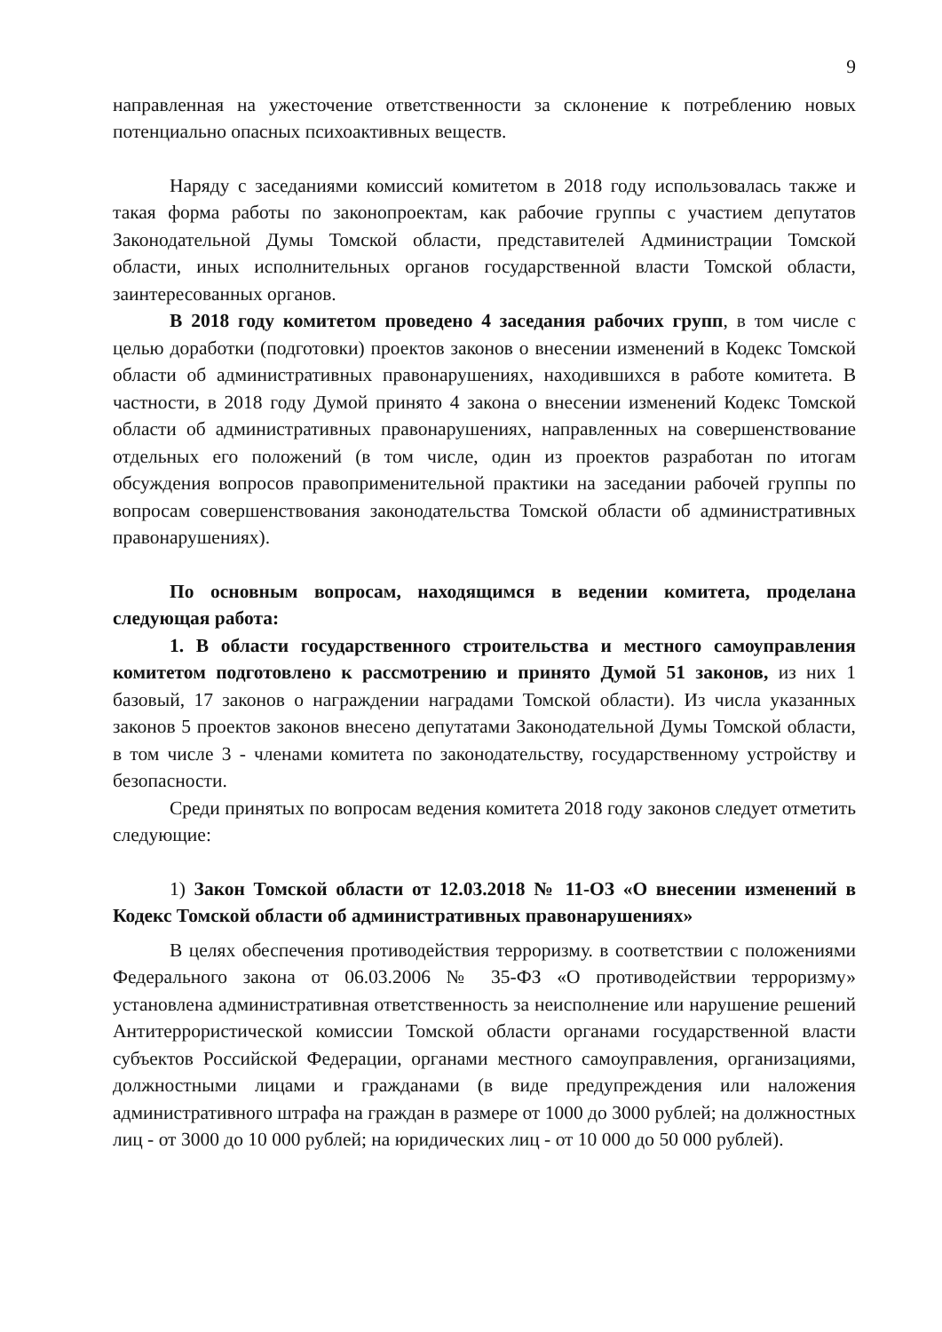9
направленная на ужесточение ответственности за склонение к потреблению новых потенциально опасных психоактивных веществ.
Наряду с заседаниями комиссий комитетом в 2018 году использовалась также и такая форма работы по законопроектам, как рабочие группы с участием депутатов Законодательной Думы Томской области, представителей Администрации Томской области, иных исполнительных органов государственной власти Томской области, заинтересованных органов.
В 2018 году комитетом проведено 4 заседания рабочих групп, в том числе с целью доработки (подготовки) проектов законов о внесении изменений в Кодекс Томской области об административных правонарушениях, находившихся в работе комитета. В частности, в 2018 году Думой принято 4 закона о внесении изменений Кодекс Томской области об административных правонарушениях, направленных на совершенствование отдельных его положений (в том числе, один из проектов разработан по итогам обсуждения вопросов правоприменительной практики на заседании рабочей группы по вопросам совершенствования законодательства Томской области об административных правонарушениях).
По основным вопросам, находящимся в ведении комитета, проделана следующая работа:
1. В области государственного строительства и местного самоуправления комитетом подготовлено к рассмотрению и принято Думой 51 законов, из них 1 базовый, 17 законов о награждении наградами Томской области). Из числа указанных законов 5 проектов законов внесено депутатами Законодательной Думы Томской области, в том числе 3 - членами комитета по законодательству, государственному устройству и безопасности.
Среди принятых по вопросам ведения комитета 2018 году законов следует отметить следующие:
1) Закон Томской области от 12.03.2018 № 11-ОЗ «О внесении изменений в Кодекс Томской области об административных правонарушениях»
В целях обеспечения противодействия терроризму. в соответствии с положениями Федерального закона от 06.03.2006 № 35-ФЗ «О противодействии терроризму» установлена административная ответственность за неисполнение или нарушение решений Антитеррористической комиссии Томской области органами государственной власти субъектов Российской Федерации, органами местного самоуправления, организациями, должностными лицами и гражданами (в виде предупреждения или наложения административного штрафа на граждан в размере от 1000 до 3000 рублей; на должностных лиц - от 3000 до 10 000 рублей; на юридических лиц - от 10 000 до 50 000 рублей).